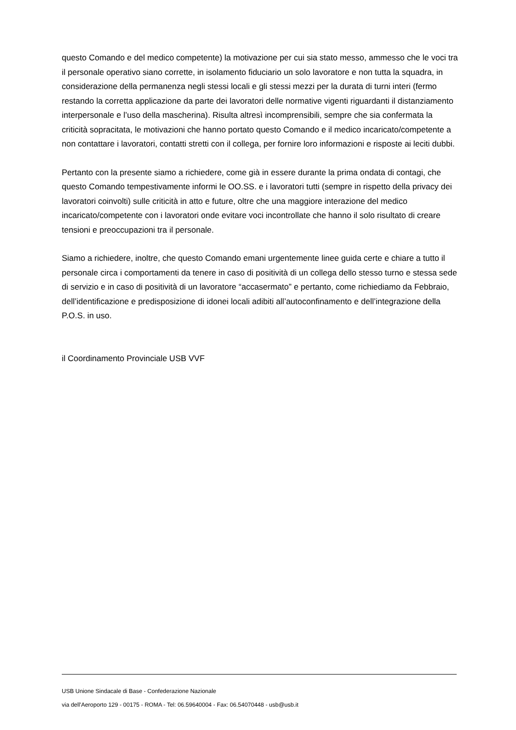questo Comando e del medico competente) la motivazione per cui sia stato messo, ammesso che le voci tra il personale operativo siano corrette, in isolamento fiduciario un solo lavoratore e non tutta la squadra, in considerazione della permanenza negli stessi locali e gli stessi mezzi per la durata di turni interi (fermo restando la corretta applicazione da parte dei lavoratori delle normative vigenti riguardanti il distanziamento interpersonale e l’uso della mascherina). Risulta altresì incomprensibili, sempre che sia confermata la criticità sopracitata, le motivazioni che hanno portato questo Comando e il medico incaricato/competente a non contattare i lavoratori, contatti stretti con il collega, per fornire loro informazioni e risposte ai leciti dubbi.
Pertanto con la presente siamo a richiedere, come già in essere durante la prima ondata di contagi, che questo Comando tempestivamente informi le OO.SS. e i lavoratori tutti (sempre in rispetto della privacy dei lavoratori coinvolti) sulle criticità in atto e future, oltre che una maggiore interazione del medico incaricato/competente con i lavoratori onde evitare voci incontrollate che hanno il solo risultato di creare tensioni e preoccupazioni tra il personale.
Siamo a richiedere, inoltre, che questo Comando emani urgentemente linee guida certe e chiare a tutto il personale circa i comportamenti da tenere in caso di positività di un collega dello stesso turno e stessa sede di servizio e in caso di positività di un lavoratore “accasermato” e pertanto, come richiediamo da Febbraio, dell’identificazione e predisposizione di idonei locali adibiti all’autoconfinamento e dell’integrazione della P.O.S. in uso.
il Coordinamento Provinciale USB VVF
USB Unione Sindacale di Base - Confederazione Nazionale
via dell'Aeroporto 129 - 00175 - ROMA - Tel: 06.59640004 - Fax: 06.54070448 - usb@usb.it